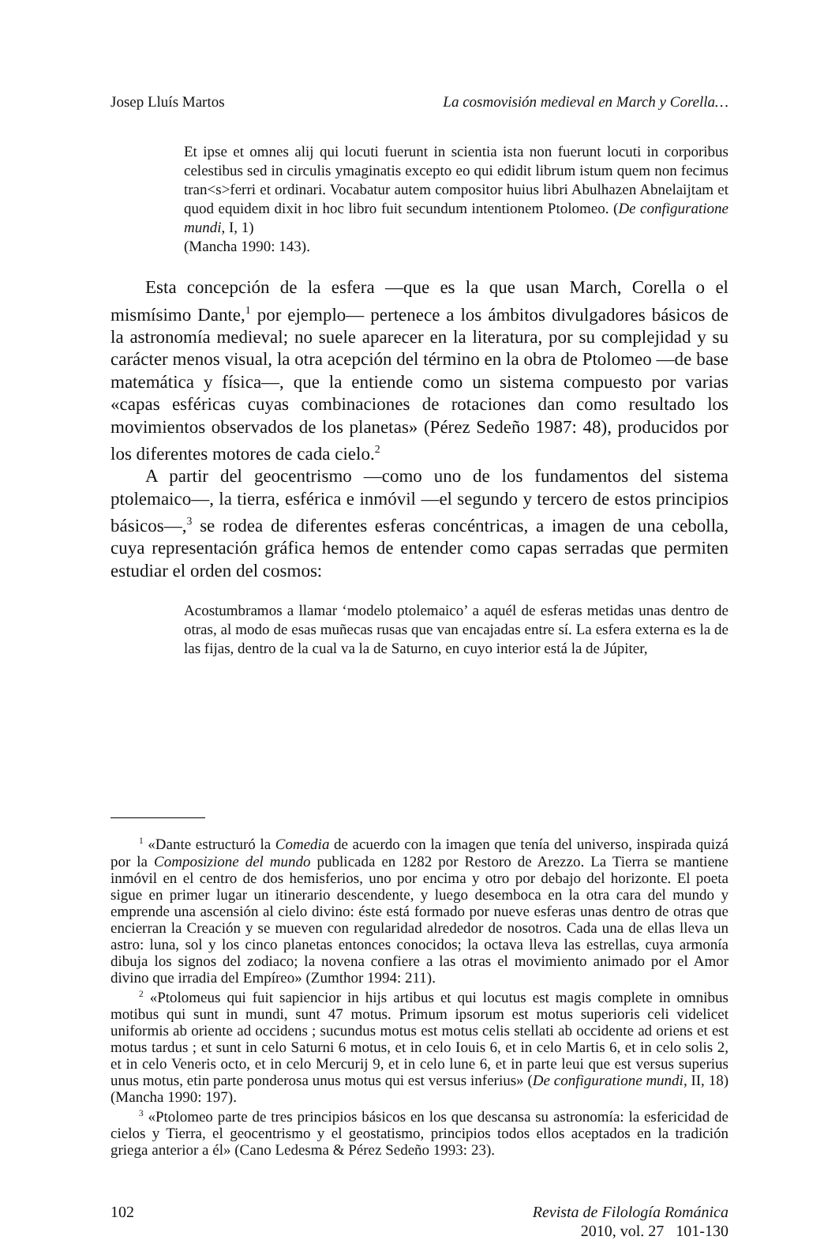Josep Lluís Martos La cosmovisión medieval en March y Corella…
Et ipse et omnes alij qui locuti fuerunt in scientia ista non fuerunt locuti in corporibus celestibus sed in circulis ymaginatis excepto eo qui edidit librum istum quem non fecimus tran<s>ferri et ordinari. Vocabatur autem compositor huius libri Abulhazen Abnelaijtam et quod equidem dixit in hoc libro fuit secundum intentionem Ptolomeo. (De configuratione mundi, I, 1)
(Mancha 1990: 143).
Esta concepción de la esfera —que es la que usan March, Corella o el mismísimo Dante,<sup>1</sup> por ejemplo— pertenece a los ámbitos divulgadores básicos de la astronomía medieval; no suele aparecer en la literatura, por su complejidad y su carácter menos visual, la otra acepción del término en la obra de Ptolomeo —de base matemática y física—, que la entiende como un sistema compuesto por varias «capas esféricas cuyas combinaciones de rotaciones dan como resultado los movimientos observados de los planetas» (Pérez Sedeño 1987: 48), producidos por los diferentes motores de cada cielo.<sup>2</sup>
A partir del geocentrismo —como uno de los fundamentos del sistema ptolemaico—, la tierra, esférica e inmóvil —el segundo y tercero de estos principios básicos—,<sup>3</sup> se rodea de diferentes esferas concéntricas, a imagen de una cebolla, cuya representación gráfica hemos de entender como capas serradas que permiten estudiar el orden del cosmos:
Acostumbramos a llamar ‘modelo ptolemaico’ a aquél de esferas metidas unas dentro de otras, al modo de esas muñecas rusas que van encajadas entre sí. La esfera externa es la de las fijas, dentro de la cual va la de Saturno, en cuyo interior está la de Júpiter,
<sup>1</sup> «Dante estructuró la Comedia de acuerdo con la imagen que tenía del universo, inspirada quizá por la Composizione del mundo publicada en 1282 por Restoro de Arezzo. La Tierra se mantiene inmóvil en el centro de dos hemisferios, uno por encima y otro por debajo del horizonte. El poeta sigue en primer lugar un itinerario descendente, y luego desemboca en la otra cara del mundo y emprende una ascensión al cielo divino: éste está formado por nueve esferas unas dentro de otras que encierran la Creación y se mueven con regularidad alrededor de nosotros. Cada una de ellas lleva un astro: luna, sol y los cinco planetas entonces conocidos; la octava lleva las estrellas, cuya armonía dibuja los signos del zodiaco; la novena confiere a las otras el movimiento animado por el Amor divino que irradia del Empíreo» (Zumthor 1994: 211).
<sup>2</sup> «Ptolomeus qui fuit sapiencior in hijs artibus et qui locutus est magis complete in omnibus motibus qui sunt in mundi, sunt 47 motus. Primum ipsorum est motus superioris celi videlicet uniformis ab oriente ad occidens ; sucundus motus est motus celis stellati ab occidente ad oriens et est motus tardus ; et sunt in celo Saturni 6 motus, et in celo Iouis 6, et in celo Martis 6, et in celo solis 2, et in celo Veneris octo, et in celo Mercurij 9, et in celo lune 6, et in parte leui que est versus superius unus motus, etin parte ponderosa unus motus qui est versus inferius» (De configuratione mundi, II, 18) (Mancha 1990: 197).
<sup>3</sup> «Ptolomeo parte de tres principios básicos en los que descansa su astronomía: la esfericidad de cielos y Tierra, el geocentrismo y el geostatismo, principios todos ellos aceptados en la tradición griega anterior a él» (Cano Ledesma & Pérez Sedeño 1993: 23).
102 Revista de Filología Románica
2010, vol. 27 101-130